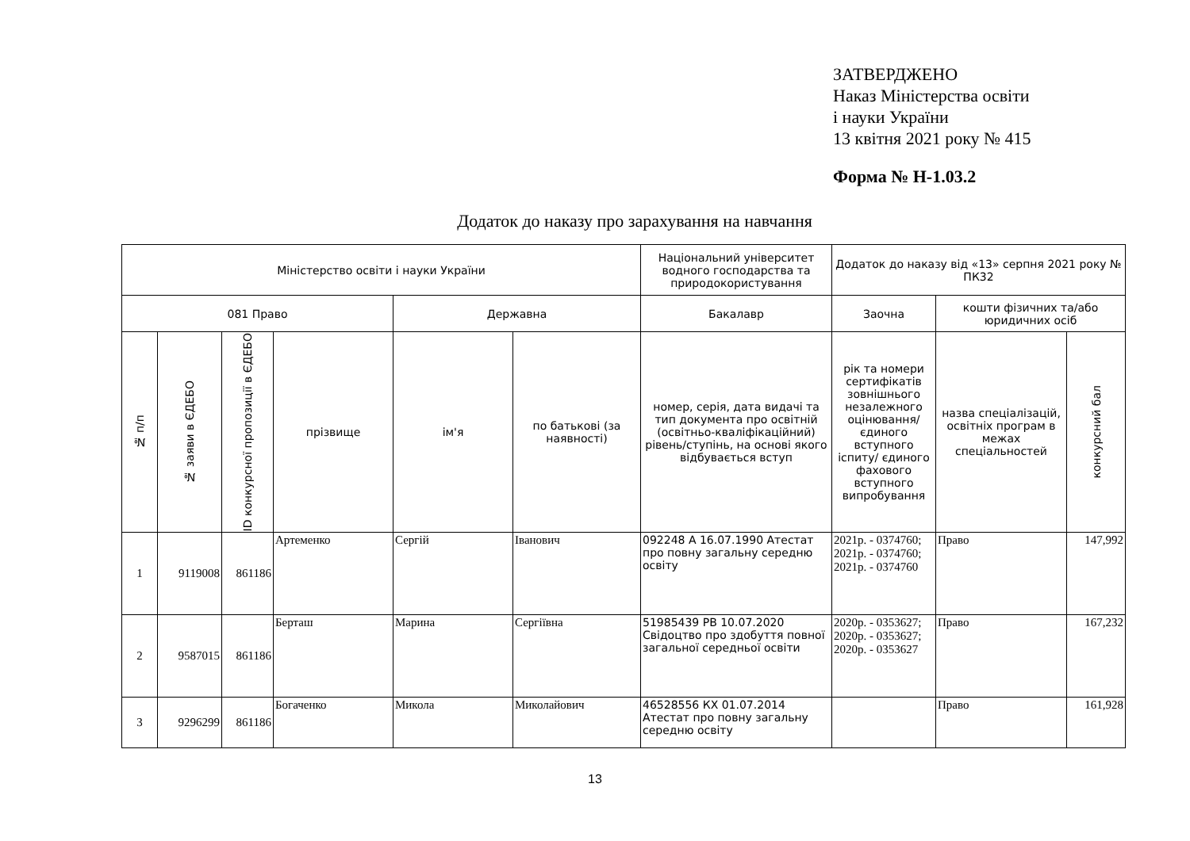ЗАТВЕРДЖЕНО
Наказ Міністерства освіти
і науки України
13 квітня 2021 року № 415
Форма № Н-1.03.2
Додаток до наказу про зарахування на навчання
| Міністерство освіти і науки України | | | | | | Національний університет водного господарства та природокористування | Додаток до наказу від «13» серпня 2021 року № ПК32 | | |
| 081 Право | | | | Державна | | Бакалавр | Заочна | кошти фізичних та/або юридичних осіб | |
| № п/п | № заяви в ЄДЕБО | ID конкурсної пропозиції в ЄДЕБО | прізвище | ім'я | по батькові (за наявності) | номер, серія, дата видачі та тип документа про освітній (освітньо-кваліфікаційний) рівень/ступінь, на основі якого відбувається вступ | рік та номери сертифікатів зовнішнього незалежного оцінювання/ єдиного вступного іспиту/ єдиного фахового вступного випробування | назва спеціалізацій, освітніх програм в межах спеціальностей | конкурсний бал |
| 1 | 9119008 | 861186 | Артеменко | Сергій | Іванович | 092248 А 16.07.1990 Атестат про повну загальну середню освіту | 2021р. - 0374760; 2021р. - 0374760; 2021р. - 0374760 | Право | 147,992 |
| 2 | 9587015 | 861186 | Берташ | Марина | Сергіївна | 51985439 РВ 10.07.2020 Свідоцтво про здобуття повної загальної середньої освіти | 2020р. - 0353627; 2020р. - 0353627; 2020р. - 0353627 | Право | 167,232 |
| 3 | 9296299 | 861186 | Богаченко | Микола | Миколайович | 46528556 КХ 01.07.2014 Атестат про повну загальну середню освіту | | Право | 161,928 |
13